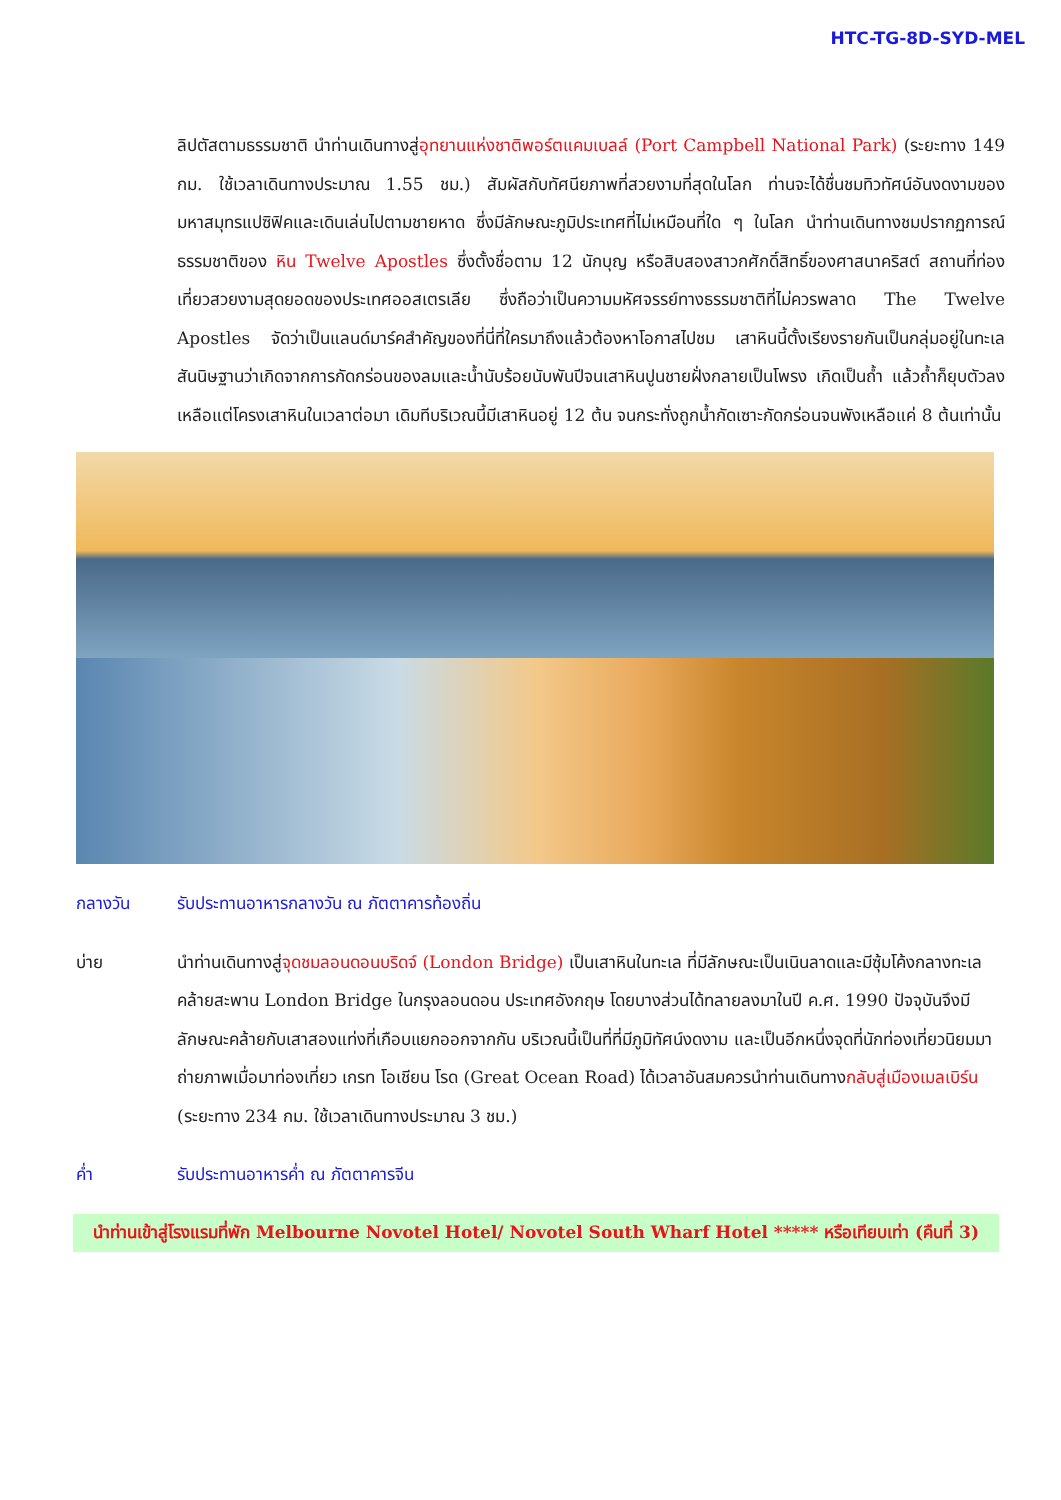HTC-TG-8D-SYD-MEL
ลิปตัสตามธรรมชาติ นำท่านเดินทางสู่อุทยานแห่งชาติพอร์ตแคมเบลล์ (Port Campbell National Park) (ระยะทาง 149 กม. ใช้เวลาเดินทางประมาณ 1.55 ชม.) สัมผัสกับทัศนียภาพที่สวยงามที่สุดในโลก ท่านจะได้ชื่นชมทิวทัศน์อันงดงามของมหาสมุทรแปซิฟิคและเดินเล่นไปตามชายหาด ซึ่งมีลักษณะภูมิประเทศที่ไม่เหมือนที่ใด ๆ ในโลก นำท่านเดินทางชมปรากฏการณ์ธรรมชาติของ หิน Twelve Apostles ซึ่งตั้งชื่อตาม 12 นักบุญ หรือสิบสองสาวกศักดิ์สิทธิ์ของศาสนาคริสต์ สถานที่ท่องเที่ยวสวยงามสุดยอดของประเทศออสเตรเลีย ซึ่งถือว่าเป็นความมหัศจรรย์ทางธรรมชาติที่ไม่ควรพลาด The Twelve Apostles จัดว่าเป็นแลนด์มาร์คสำคัญของที่นี่ที่ใครมาถึงแล้วต้องหาโอกาสไปชม เสาหินนี้ตั้งเรียงรายกันเป็นกลุ่มอยู่ในทะเล สันนิษฐานว่าเกิดจากการกัดกร่อนของลมและน้ำนับร้อยนับพันปีจนเสาหินปูนชายฝั่งกลายเป็นโพรง เกิดเป็นถ้ำ แล้วถ้ำก็ยุบตัวลงเหลือแต่โครงเสาหินในเวลาต่อมา เดิมทีบริเวณนี้มีเสาหินอยู่ 12 ต้น จนกระทั่งถูกน้ำกัดเซาะกัดกร่อนจนพังเหลือแค่ 8 ต้นเท่านั้น
กลางวัน รับประทานอาหารกลางวัน ณ ภัตตาคารท้องถิ่น
บ่าย นำท่านเดินทางสู่จุดชมลอนดอนบริดจ์ (London Bridge) เป็นเสาหินในทะเล ที่มีลักษณะเป็นเนินลาดและมีซุ้มโค้งกลางทะเลคล้ายสะพาน London Bridge ในกรุงลอนดอน ประเทศอังกฤษ โดยบางส่วนได้ทลายลงมาในปี ค.ศ. 1990 ปัจจุบันจึงมีลักษณะคล้ายกับเสาสองแท่งที่เกือบแยกออกจากกัน บริเวณนี้เป็นที่ที่มีภูมิทัศน์งดงาม และเป็นอีกหนึ่งจุดที่นักท่องเที่ยวนิยมมาถ่ายภาพเมื่อมาท่องเที่ยว เกรท โอเชียน โรด (Great Ocean Road) ได้เวลาอันสมควรนำท่านเดินทางกลับสู่เมืองเมลเบิร์น (ระยะทาง 234 กม. ใช้เวลาเดินทางประมาณ 3 ชม.)
ค่ำ รับประทานอาหารค่ำ ณ ภัตตาคารจีน
นำท่านเข้าสู่โรงแรมที่พัก Melbourne Novotel Hotel/ Novotel South Wharf Hotel ***** หรือเทียบเท่า (คืนที่ 3)